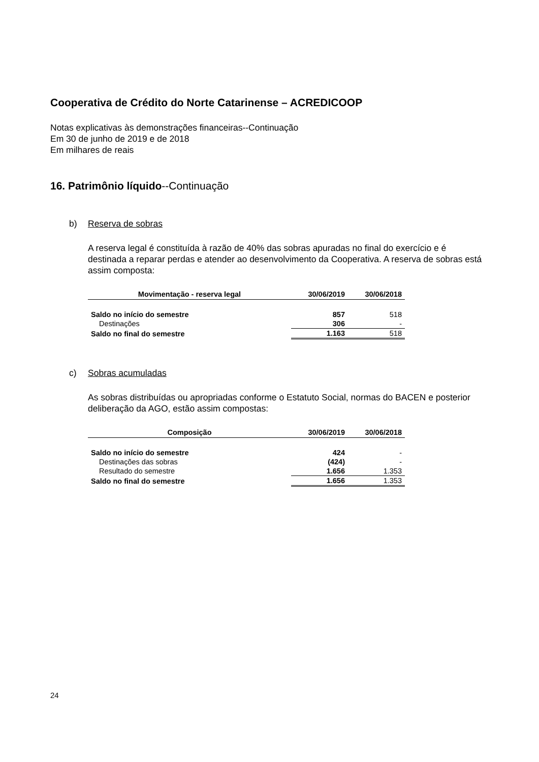Cooperativa de Crédito do Norte Catarinense – ACREDICOOP
Notas explicativas às demonstrações financeiras--Continuação
Em 30 de junho de 2019 e de 2018
Em milhares de reais
16. Patrimônio líquido--Continuação
b) Reserva de sobras
A reserva legal é constituída à razão de 40% das sobras apuradas no final do exercício e é destinada a reparar perdas e atender ao desenvolvimento da Cooperativa. A reserva de sobras está assim composta:
| Movimentação - reserva legal | 30/06/2019 | 30/06/2018 |
| --- | --- | --- |
| Saldo no início do semestre | 857 | 518 |
| Destinações | 306 | - |
| Saldo no final do semestre | 1.163 | 518 |
c) Sobras acumuladas
As sobras distribuídas ou apropriadas conforme o Estatuto Social, normas do BACEN e posterior deliberação da AGO, estão assim compostas:
| Composição | 30/06/2019 | 30/06/2018 |
| --- | --- | --- |
| Saldo no início do semestre | 424 | - |
| Destinações das sobras | (424) | - |
| Resultado do semestre | 1.656 | 1.353 |
| Saldo no final do semestre | 1.656 | 1.353 |
24